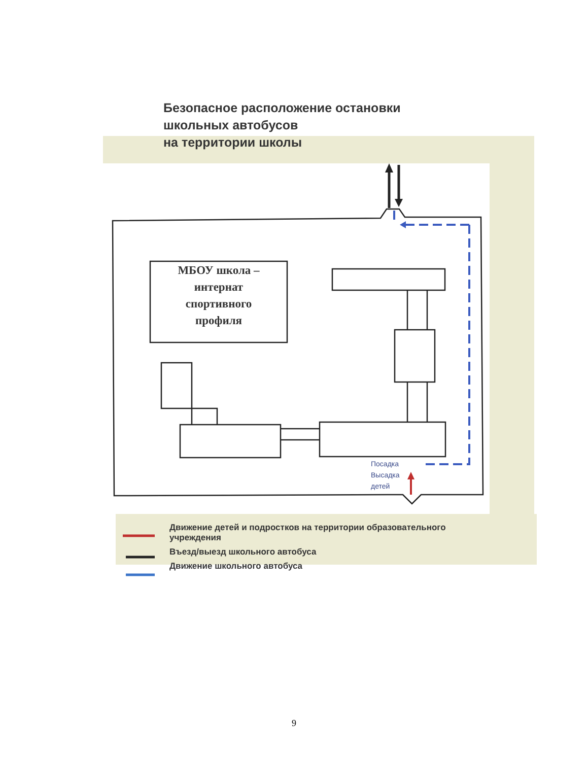Безопасное расположение остановки
школьных автобусов
на территории школы
МБОУ школа –
интернат
спортивного
профиля
Посадка
Высадка
детей
Движение детей и подростков на территории образовательного
учреждения
Въезд/выезд школьного автобуса
Движение школьного автобуса
9